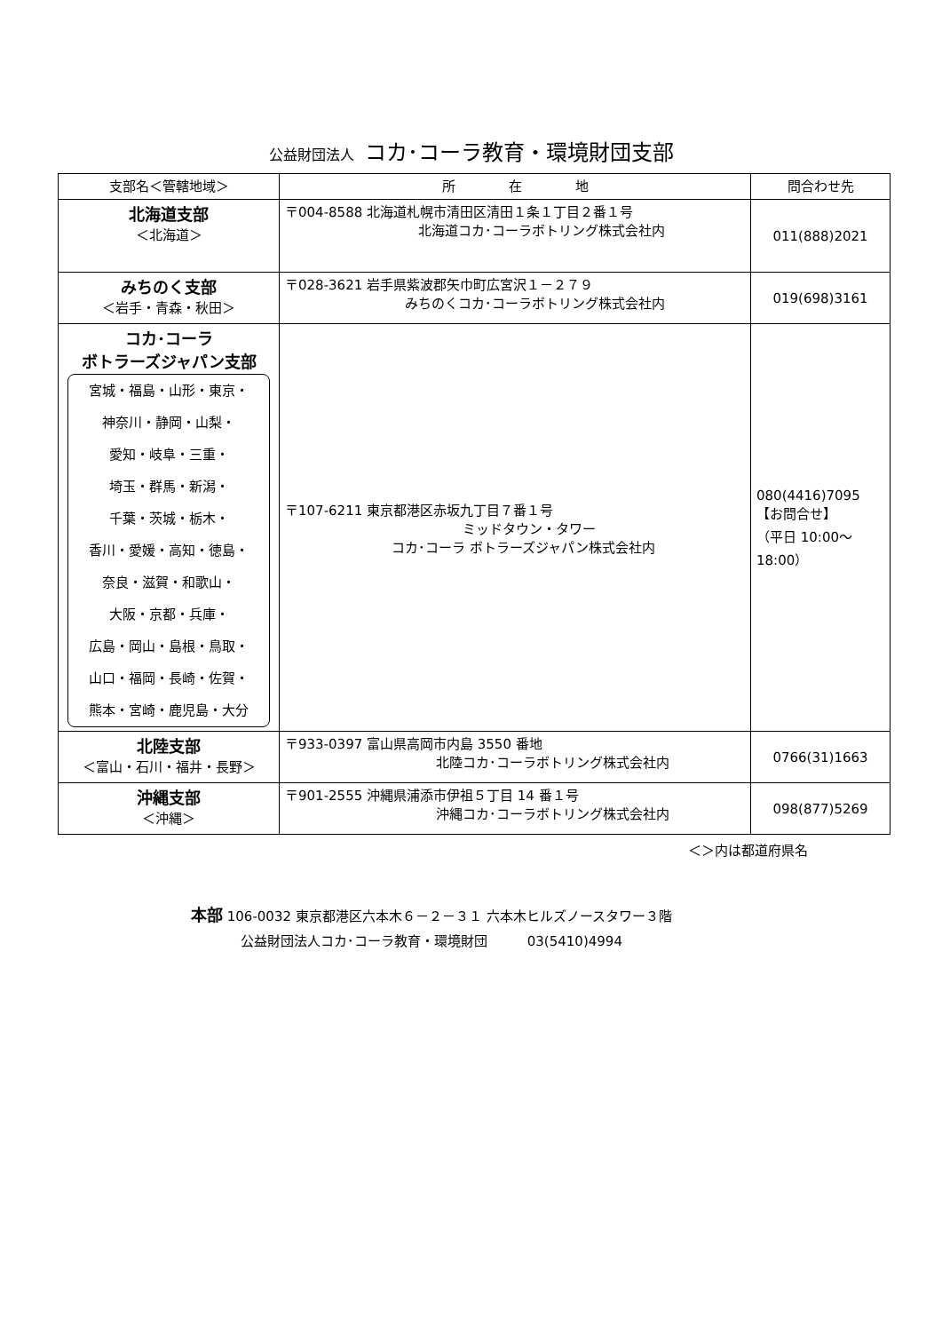公益財団法人 コカ･コーラ教育・環境財団支部
| 支部名＜管轄地域＞ | 所 在 地 | 問合わせ先 |
| --- | --- | --- |
| 北海道支部 ＜北海道＞ | 〒004-8588 北海道札幌市清田区清田１条１丁目２番１号 北海道コカ･コーラボトリング株式会社内 | 011(888)2021 |
| みちのく支部 ＜岩手・青森・秋田＞ | 〒028-3621 岩手県紫波郡矢巾町広宮沢１－２７９ みちのくコカ･コーラボトリング株式会社内 | 019(698)3161 |
| コカ･コーラ ボトラーズジャパン支部 宮城・福島・山形・東京・ 神奈川・静岡・山梨・ 愛知・岐阜・三重・ 埼玉・群馬・新潟・ 千葉・茨城・栃木・ 香川・愛媛・高知・徳島・ 奈良・滋賀・和歌山・ 大阪・京都・兵庫・ 広島・岡山・島根・鳥取・ 山口・福岡・長崎・佐賀・ 熊本・宮崎・鹿児島・大分 | 〒107-6211 東京都港区赤坂九丁目７番１号 ミッドタウン・タワー コカ･コーラ ボトラーズジャパン株式会社内 | 080(4416)7095 【お問合せ】 （平日 10:00～ 18:00） |
| 北陸支部 ＜富山・石川・福井・長野＞ | 〒933-0397 富山県高岡市内島 3550 番地 北陸コカ･コーラボトリング株式会社内 | 0766(31)1663 |
| 沖縄支部 ＜沖縄＞ | 〒901-2555 沖縄県浦添市伊祖５丁目 14 番１号 沖縄コカ･コーラボトリング株式会社内 | 098(877)5269 |
＜＞内は都道府県名
本部 106-0032 東京都港区六本木６－２－３１ 六本木ヒルズノースタワー３階
公益財団法人コカ･コーラ教育・環境財団 03(5410)4994